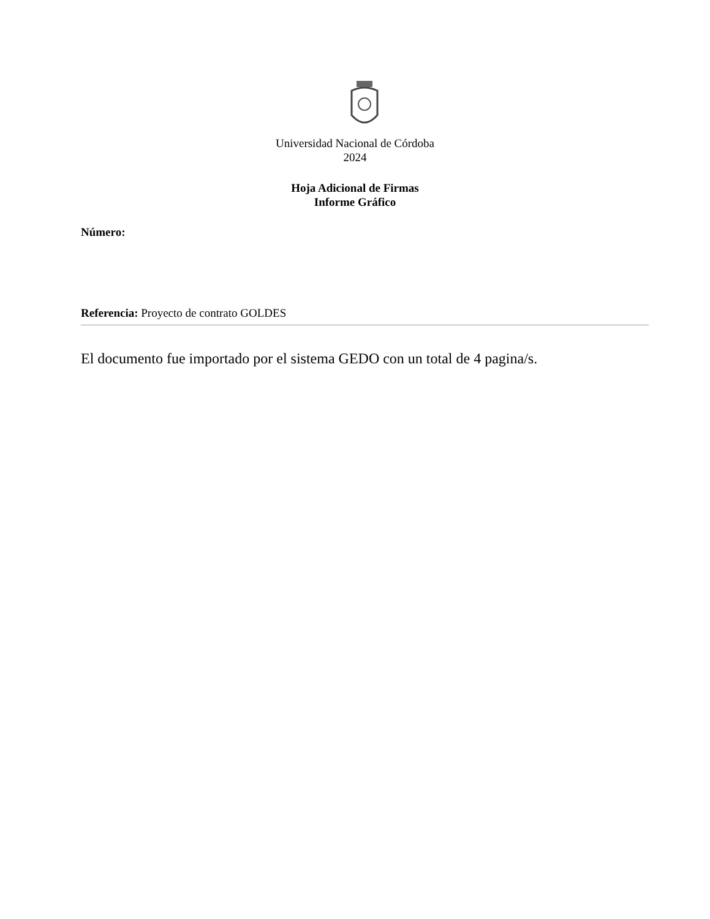Universidad Nacional de Córdoba
2024
Hoja Adicional de Firmas
Informe Gráfico
Número:
Referencia: Proyecto de contrato GOLDES
El documento fue importado por el sistema GEDO con un total de 4 pagina/s.